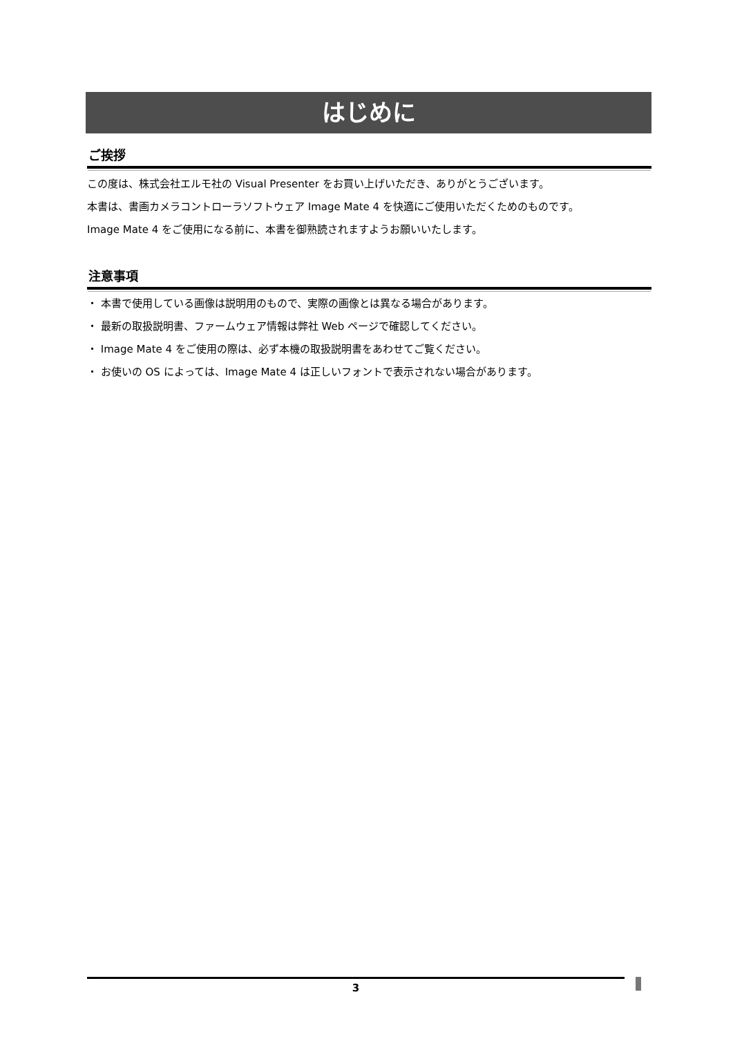はじめに
ご挨拶
この度は、株式会社エルモ社の Visual Presenter をお買い上げいただき、ありがとうございます。
本書は、書画カメラコントローラソフトウェア Image Mate 4 を快適にご使用いただくためのものです。
Image Mate 4 をご使用になる前に、本書を御熟読されますようお願いいたします。
注意事項
・ 本書で使用している画像は説明用のもので、実際の画像とは異なる場合があります。
・ 最新の取扱説明書、ファームウェア情報は弊社 Web ページで確認してください。
・ Image Mate 4 をご使用の際は、必ず本機の取扱説明書をあわせてご覧ください。
・ お使いの OS によっては、Image Mate 4 は正しいフォントで表示されない場合があります。
3